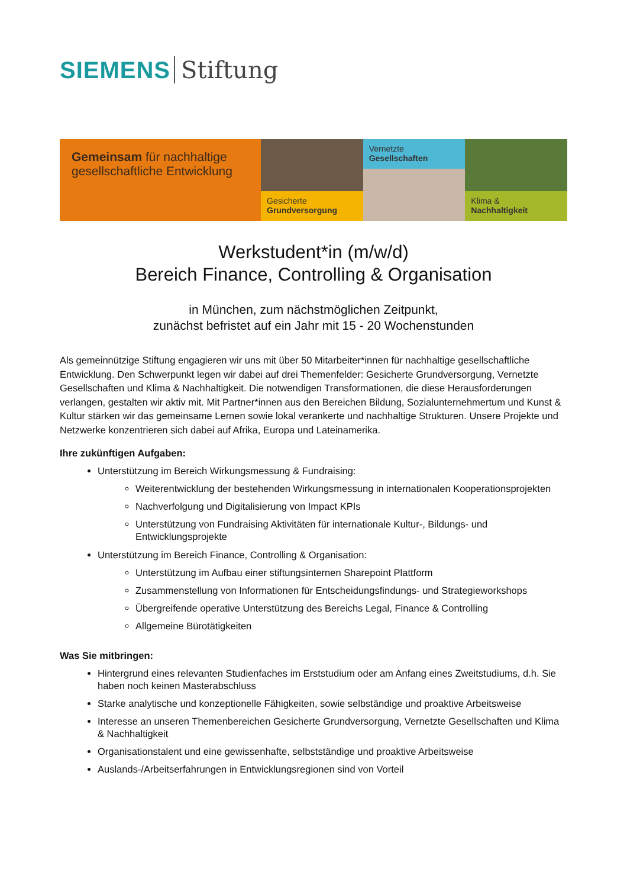SIEMENS Stiftung
Gemeinsam für nachhaltige gesellschaftliche Entwicklung
Gesicherte
Grundversorgung
Vernetzte
Gesellschaften
Klima &
Nachhaltigkeit
Werkstudent*in (m/w/d)
Bereich Finance, Controlling & Organisation
in München, zum nächstmöglichen Zeitpunkt,
zunächst befristet auf ein Jahr mit 15 - 20 Wochenstunden
Als gemeinnützige Stiftung engagieren wir uns mit über 50 Mitarbeiter*innen für nachhaltige gesellschaftliche Entwicklung. Den Schwerpunkt legen wir dabei auf drei Themenfelder: Gesicherte Grundversorgung, Vernetzte Gesellschaften und Klima & Nachhaltigkeit. Die notwendigen Transformationen, die diese Herausforderungen verlangen, gestalten wir aktiv mit. Mit Partner*innen aus den Bereichen Bildung, Sozialunternehmertum und Kunst & Kultur stärken wir das gemeinsame Lernen sowie lokal verankerte und nachhaltige Strukturen. Unsere Projekte und Netzwerke konzentrieren sich dabei auf Afrika, Europa und Lateinamerika.
Ihre zukünftigen Aufgaben:
Unterstützung im Bereich Wirkungsmessung & Fundraising:
Weiterentwicklung der bestehenden Wirkungsmessung in internationalen Kooperationsprojekten
Nachverfolgung und Digitalisierung von Impact KPIs
Unterstützung von Fundraising Aktivitäten für internationale Kultur-, Bildungs- und Entwicklungsprojekte
Unterstützung im Bereich Finance, Controlling & Organisation:
Unterstützung im Aufbau einer stiftungsinternen Sharepoint Plattform
Zusammenstellung von Informationen für Entscheidungsfindungs- und Strategieworkshops
Übergreifende operative Unterstützung des Bereichs Legal, Finance & Controlling
Allgemeine Bürotätigkeiten
Was Sie mitbringen:
Hintergrund eines relevanten Studienfaches im Erststudium oder am Anfang eines Zweitstudiums, d.h. Sie haben noch keinen Masterabschluss
Starke analytische und konzeptionelle Fähigkeiten, sowie selbständige und proaktive Arbeitsweise
Interesse an unseren Themenbereichen Gesicherte Grundversorgung, Vernetzte Gesellschaften und Klima & Nachhaltigkeit
Organisationstalent und eine gewissenhafte, selbstständige und proaktive Arbeitsweise
Auslands-/Arbeitserfahrungen in Entwicklungsregionen sind von Vorteil